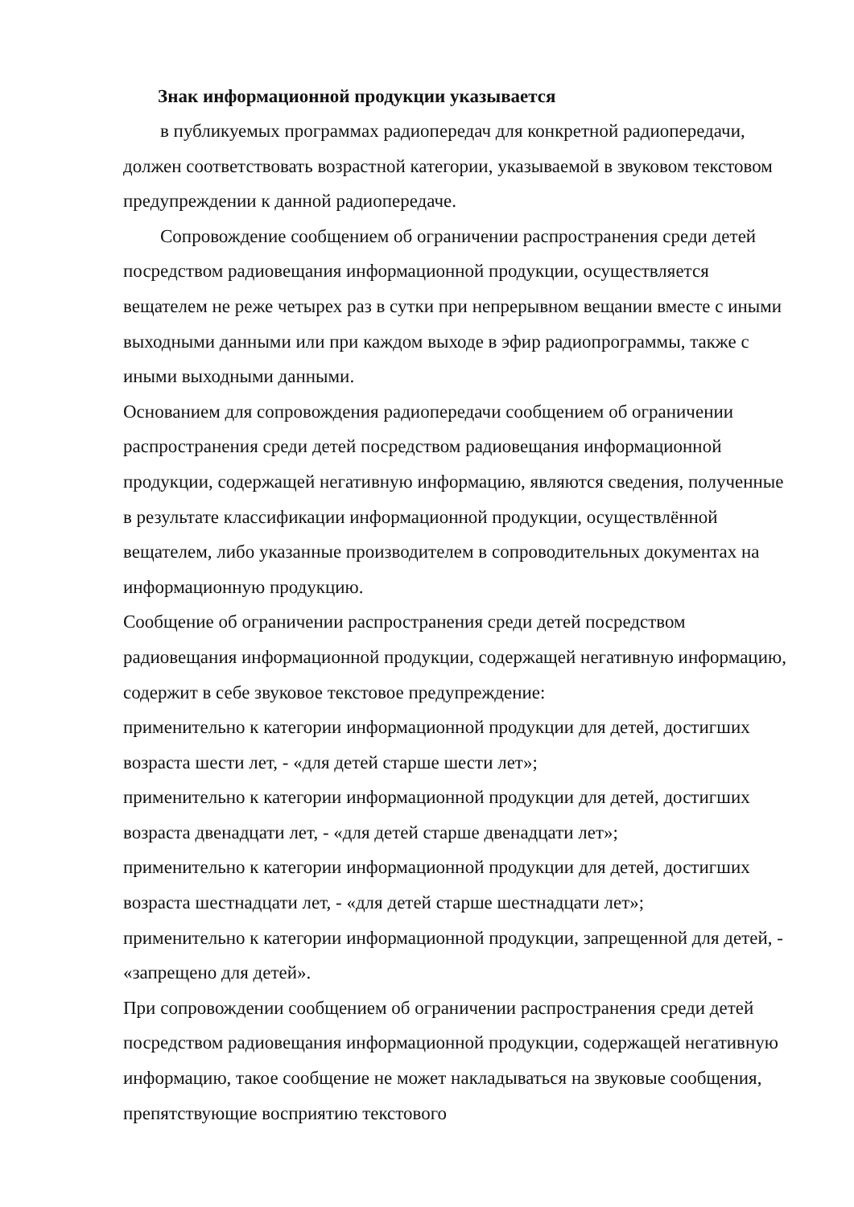Знак информационной продукции указывается
в публикуемых программах радиопередач для конкретной радиопередачи, должен соответствовать возрастной категории, указываемой в звуковом текстовом предупреждении к данной радиопередаче.
Сопровождение сообщением об ограничении распространения среди детей посредством радиовещания информационной продукции, осуществляется вещателем не реже четырех раз в сутки при непрерывном вещании вместе с иными выходными данными или при каждом выходе в эфир радиопрограммы, также с иными выходными данными.
Основанием для сопровождения радиопередачи сообщением об ограничении распространения среди детей посредством радиовещания информационной продукции, содержащей негативную информацию, являются сведения, полученные в результате классификации информационной продукции, осуществлённой вещателем, либо указанные производителем в сопроводительных документах на информационную продукцию.
Сообщение об ограничении распространения среди детей посредством радиовещания информационной продукции, содержащей негативную информацию, содержит в себе звуковое текстовое предупреждение:
применительно к категории информационной продукции для детей, достигших возраста шести лет, - «для детей старше шести лет»;
применительно к категории информационной продукции для детей, достигших возраста двенадцати лет, - «для детей старше двенадцати лет»;
применительно к категории информационной продукции для детей, достигших возраста шестнадцати лет, - «для детей старше шестнадцати лет»;
применительно к категории информационной продукции, запрещенной для детей, - «запрещено для детей».
При сопровождении сообщением об ограничении распространения среди детей посредством радиовещания информационной продукции, содержащей негативную информацию, такое сообщение не может накладываться на звуковые сообщения, препятствующие восприятию текстового